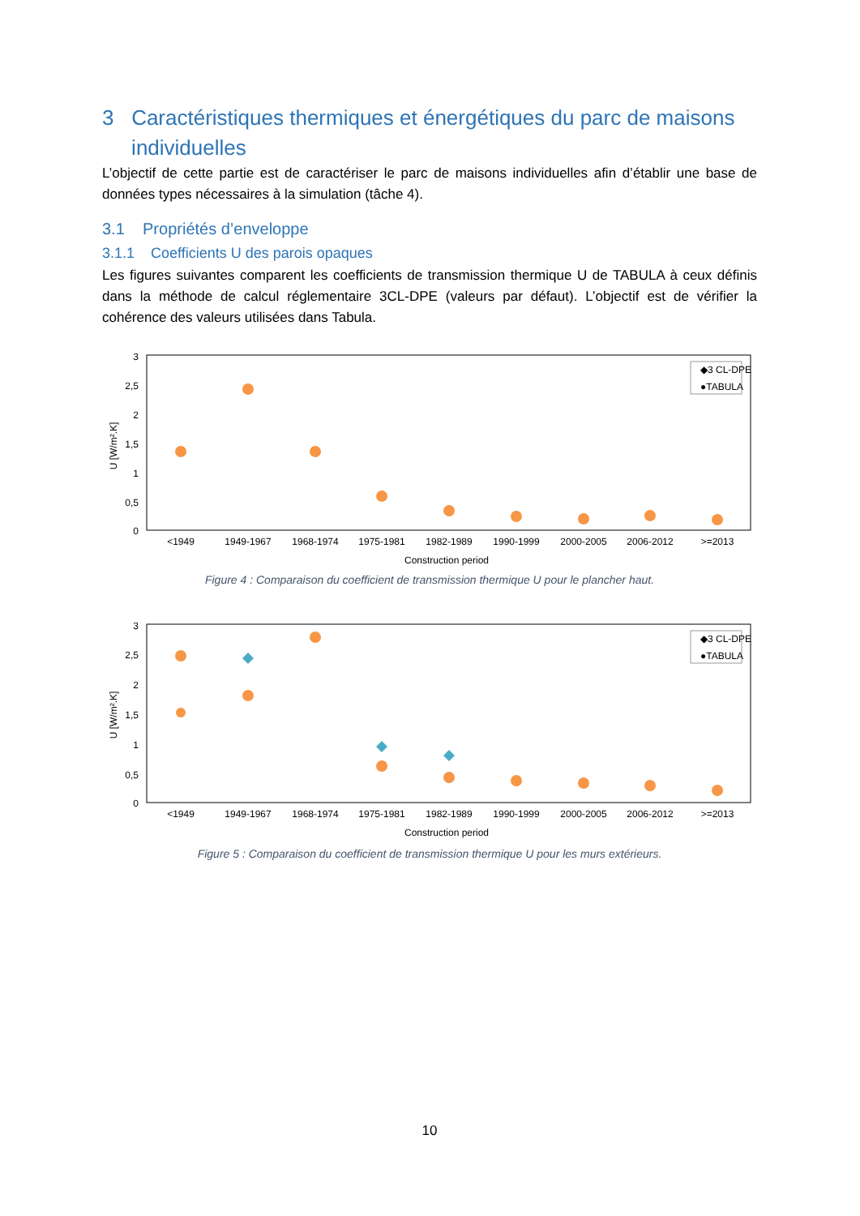3 Caractéristiques thermiques et énergétiques du parc de maisons
individuelles
L’objectif de cette partie est de caractériser le parc de maisons individuelles afin d’établir une base de données types nécessaires à la simulation (tâche 4).
3.1 Propriétés d’enveloppe
3.1.1 Coefficients U des parois opaques
Les figures suivantes comparent les coefficients de transmission thermique U de TABULA à ceux définis dans la méthode de calcul réglementaire 3CL-DPE (valeurs par défaut). L’objectif est de vérifier la cohérence des valeurs utilisées dans Tabula.
3
2,5
2
1,5
1
0,5
0
U [W/m².K]
<1949
1949-1967
1968-1974
1975-1981
1982-1989
1990-1999
2000-2005
2006-2012
>=2013
Construction period
◆3 CL-DPE
●TABULA
Figure 4 : Comparaison du coefficient de transmission thermique U pour le plancher haut.
3
2,5
2
1,5
1
0,5
0
U [W/m².K]
<1949
1949-1967
1968-1974
1975-1981
1982-1989
1990-1999
2000-2005
2006-2012
>=2013
Construction period
◆3 CL-DPE
●TABULA
Figure 5 : Comparaison du coefficient de transmission thermique U pour les murs extérieurs.
10